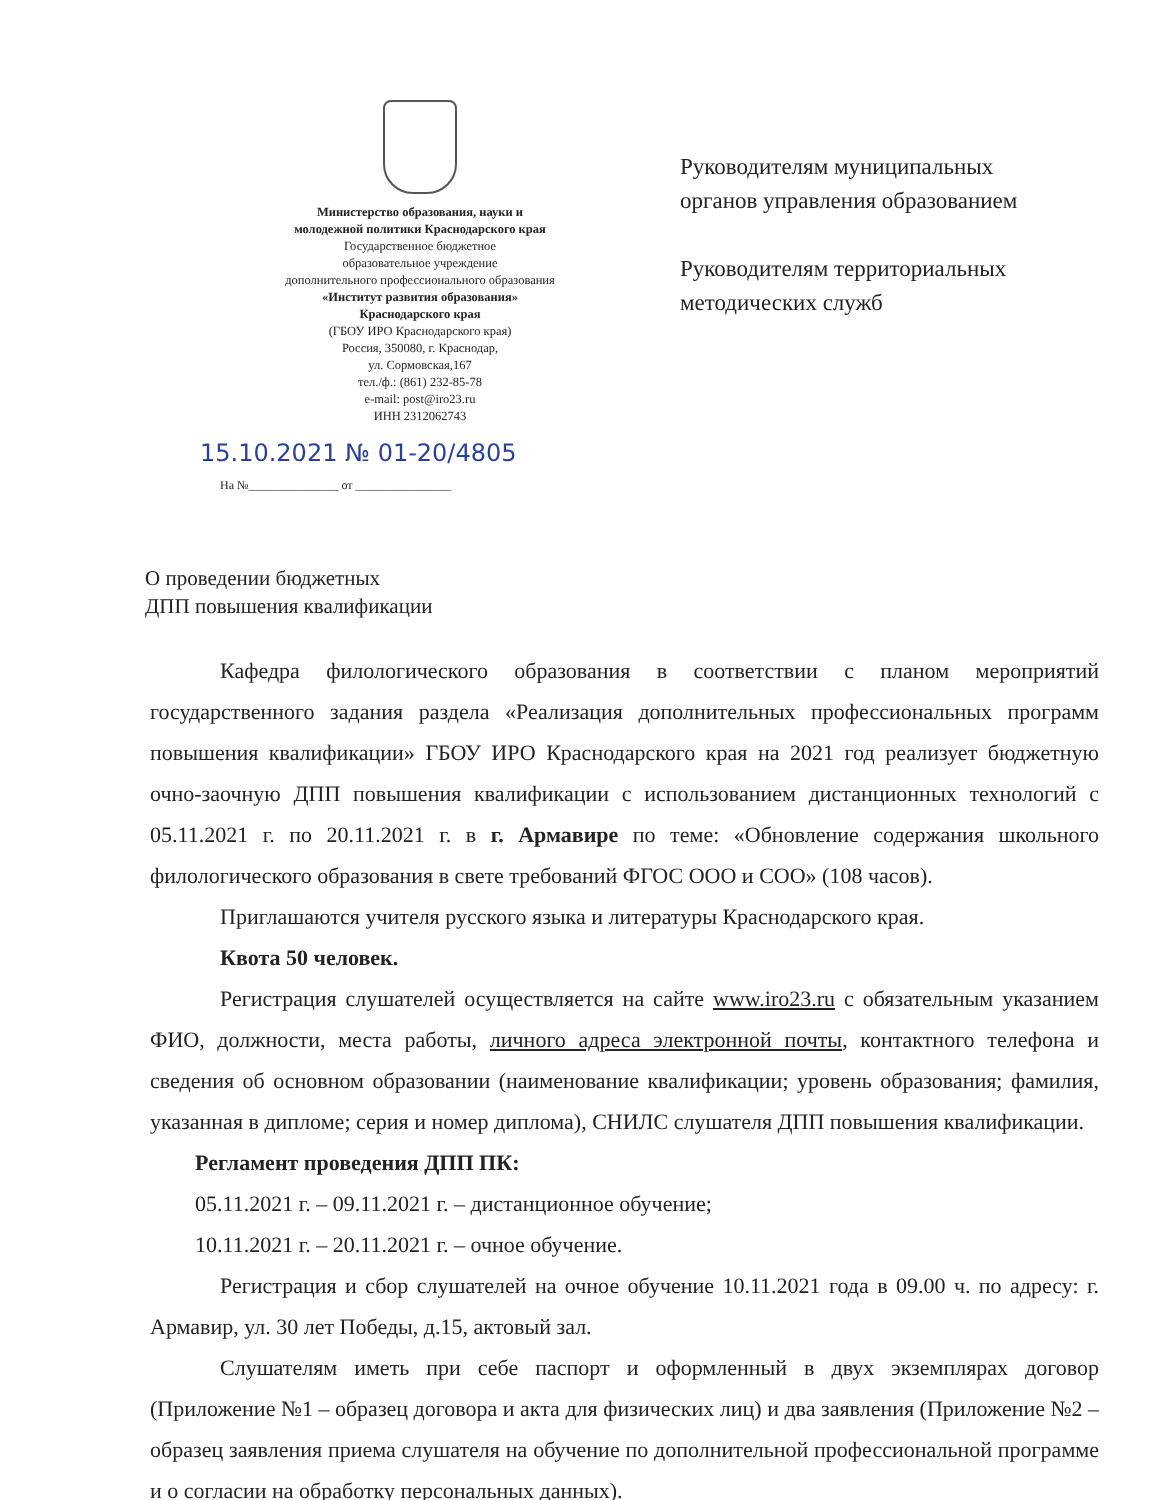Министерство образования, науки и
молодежной политики Краснодарского края
Государственное бюджетное
образовательное учреждение
дополнительного профессионального образования
«Институт развития образования»
Краснодарского края
(ГБОУ ИРО Краснодарского края)
Россия, 350080, г. Краснодар,
ул. Сормовская,167
тел./ф.: (861) 232-85-78
e-mail: post@iro23.ru
ИНН 2312062743
15.10.2021 № 01-20/4805
На №_______________ от ________________
Руководителям муниципальных
органов управления образованием
Руководителям территориальных
методических служб
О проведении бюджетных
ДПП повышения квалификации
Кафедра филологического образования в соответствии с планом мероприятий государственного задания раздела «Реализация дополнительных профессиональных программ повышения квалификации» ГБОУ ИРО Краснодарского края на 2021 год реализует бюджетную очно-заочную ДПП повышения квалификации с использованием дистанционных технологий с 05.11.2021 г. по 20.11.2021 г. в г. Армавире по теме: «Обновление содержания школьного филологического образования в свете требований ФГОС ООО и СОО» (108 часов).
Приглашаются учителя русского языка и литературы Краснодарского края.
Квота 50 человек.
Регистрация слушателей осуществляется на сайте www.iro23.ru с обязательным указанием ФИО, должности, места работы, личного адреса электронной почты, контактного телефона и сведения об основном образовании (наименование квалификации; уровень образования; фамилия, указанная в дипломе; серия и номер диплома), СНИЛС слушателя ДПП повышения квалификации.
Регламент проведения ДПП ПК:
05.11.2021 г. – 09.11.2021 г. – дистанционное обучение;
10.11.2021 г. – 20.11.2021 г. – очное обучение.
Регистрация и сбор слушателей на очное обучение 10.11.2021 года в 09.00 ч. по адресу: г. Армавир, ул. 30 лет Победы, д.15, актовый зал.
Слушателям иметь при себе паспорт и оформленный в двух экземплярах договор (Приложение №1 – образец договора и акта для физических лиц) и два заявления (Приложение №2 – образец заявления приема слушателя на обучение по дополнительной профессиональной программе и о согласии на обработку персональных данных).